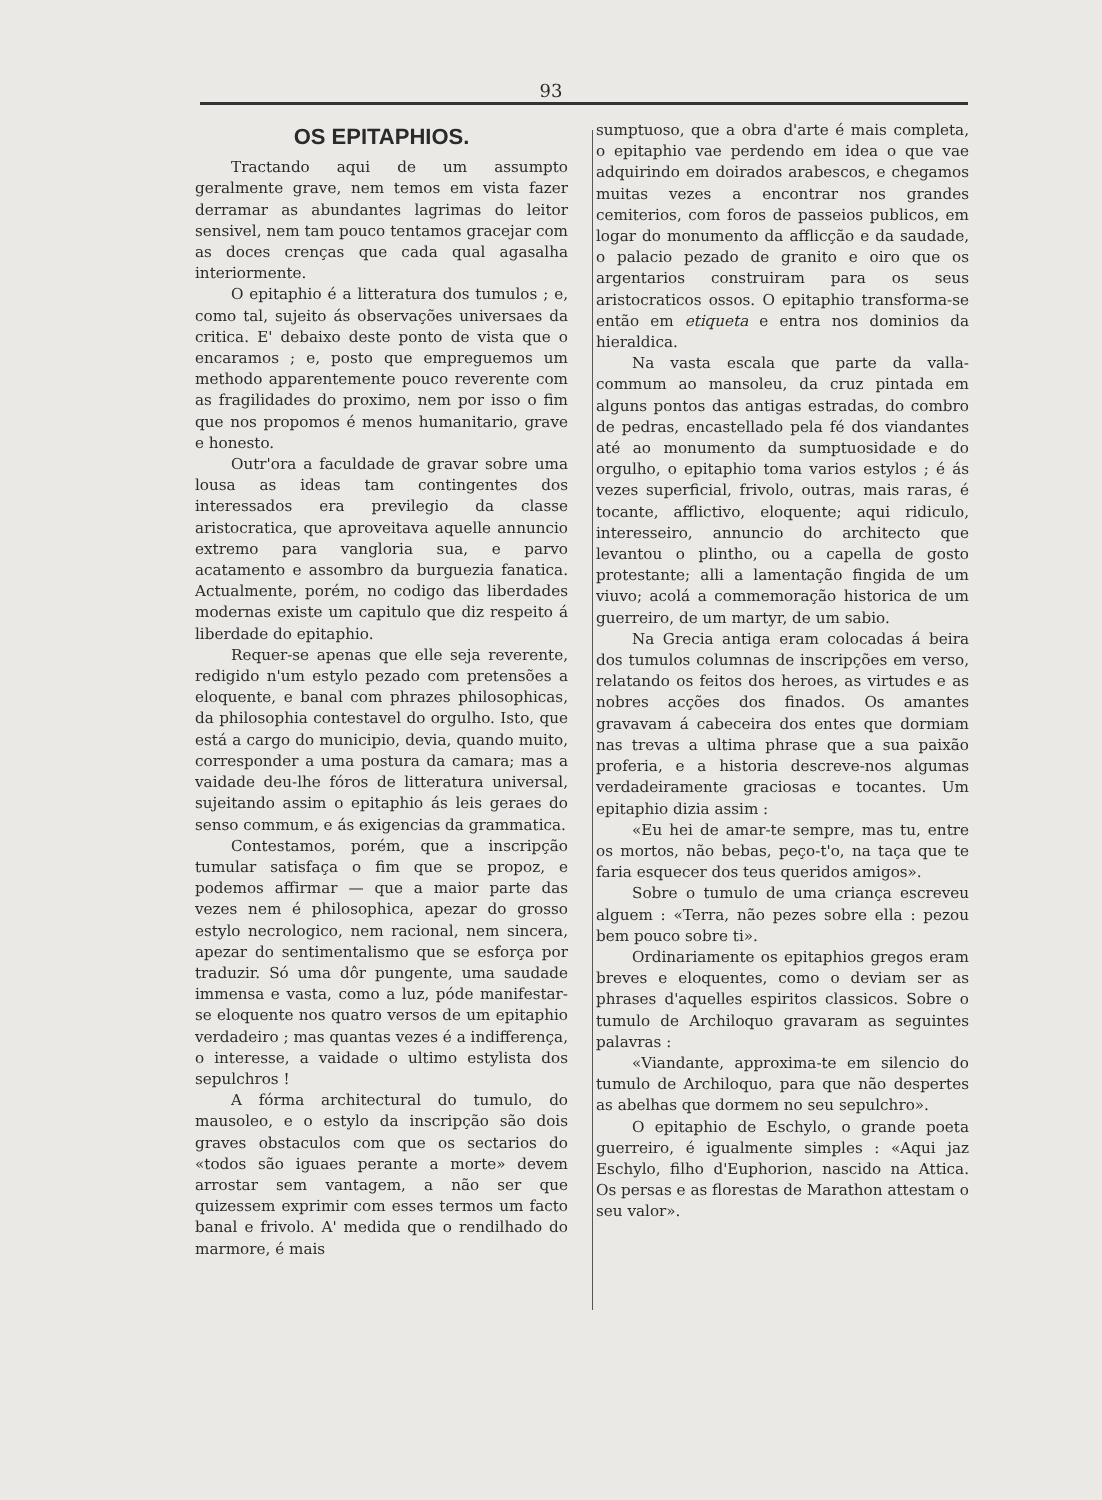93
OS EPITAPHIOS.
Tractando aqui de um assumpto geralmente grave, nem temos em vista fazer derramar as abundantes lagrimas do leitor sensivel, nem tam pouco tentamos gracejar com as doces crenças que cada qual agasalha interiormente.
O epitaphio é a litteratura dos tumulos ; e, como tal, sujeito ás observações universaes da critica. E' debaixo deste ponto de vista que o encaramos ; e, posto que empreguemos um methodo apparentemente pouco reverente com as fragilidades do proximo, nem por isso o fim que nos propomos é menos humanitario, grave e honesto.
Outr'ora a faculdade de gravar sobre uma lousa as ideas tam contingentes dos interessados era previlegio da classe aristocratica, que aproveitava aquelle annuncio extremo para vangloria sua, e parvo acatamento e assombro da burguezia fanatica. Actualmente, porém, no codigo das liberdades modernas existe um capitulo que diz respeito á liberdade do epitaphio.
Requer-se apenas que elle seja reverente, redigido n'um estylo pezado com pretensões a eloquente, e banal com phrazes philosophicas, da philosophia contestavel do orgulho. Isto, que está a cargo do municipio, devia, quando muito, corresponder a uma postura da camara; mas a vaidade deu-lhe fóros de litteratura universal, sujeitando assim o epitaphio ás leis geraes do senso commum, e ás exigencias da grammatica.
Contestamos, porém, que a inscripção tumular satisfaça o fim que se propoz, e podemos affirmar — que a maior parte das vezes nem é philosophica, apezar do grosso estylo necrologico, nem racional, nem sincera, apezar do sentimentalismo que se esforça por traduzir. Só uma dôr pungente, uma saudade immensa e vasta, como a luz, póde manifestar-se eloquente nos quatro versos de um epitaphio verdadeiro ; mas quantas vezes é a indifferença, o interesse, a vaidade o ultimo estylista dos sepulchros !
A fórma architectural do tumulo, do mausoleo, e o estylo da inscripção são dois graves obstaculos com que os sectarios do «todos são iguaes perante a morte» devem arrostar sem vantagem, a não ser que quizessem exprimir com esses termos um facto banal e frivolo. A' medida que o rendilhado do marmore, é mais
sumptuoso, que a obra d'arte é mais completa, o epitaphio vae perdendo em idea o que vae adquirindo em doirados arabescos, e chegamos muitas vezes a encontrar nos grandes cemiterios, com foros de passeios publicos, em logar do monumento da afflicção e da saudade, o palacio pezado de granito e oiro que os argentarios construiram para os seus aristocraticos ossos. O epitaphio transforma-se então em etiqueta e entra nos dominios da hieraldica.
Na vasta escala que parte da valla-commum ao mansoleu, da cruz pintada em alguns pontos das antigas estradas, do combro de pedras, encastellado pela fé dos viandantes até ao monumento da sumptuosidade e do orgulho, o epitaphio toma varios estylos ; é ás vezes superficial, frivolo, outras, mais raras, é tocante, afflictivo, eloquente; aqui ridiculo, interesseiro, annuncio do architecto que levantou o plintho, ou a capella de gosto protestante; alli a lamentação fingida de um viuvo; acolá a commemoração historica de um guerreiro, de um martyr, de um sabio.
Na Grecia antiga eram colocadas á beira dos tumulos columnas de inscripções em verso, relatando os feitos dos heroes, as virtudes e as nobres acções dos finados. Os amantes gravavam á cabeceira dos entes que dormiam nas trevas a ultima phrase que a sua paixão proferia, e a historia descreve-nos algumas verdadeiramente graciosas e tocantes. Um epitaphio dizia assim :
«Eu hei de amar-te sempre, mas tu, entre os mortos, não bebas, peço-t'o, na taça que te faria esquecer dos teus queridos amigos».
Sobre o tumulo de uma criança escreveu alguem : «Terra, não pezes sobre ella : pezou bem pouco sobre ti».
Ordinariamente os epitaphios gregos eram breves e eloquentes, como o deviam ser as phrases d'aquelles espiritos classicos. Sobre o tumulo de Archiloquo gravaram as seguintes palavras :
«Viandante, approxima-te em silencio do tumulo de Archiloquo, para que não despertes as abelhas que dormem no seu sepulchro».
O epitaphio de Eschylo, o grande poeta guerreiro, é igualmente simples : «Aqui jaz Eschylo, filho d'Euphorion, nascido na Attica. Os persas e as florestas de Marathon attestam o seu valor».